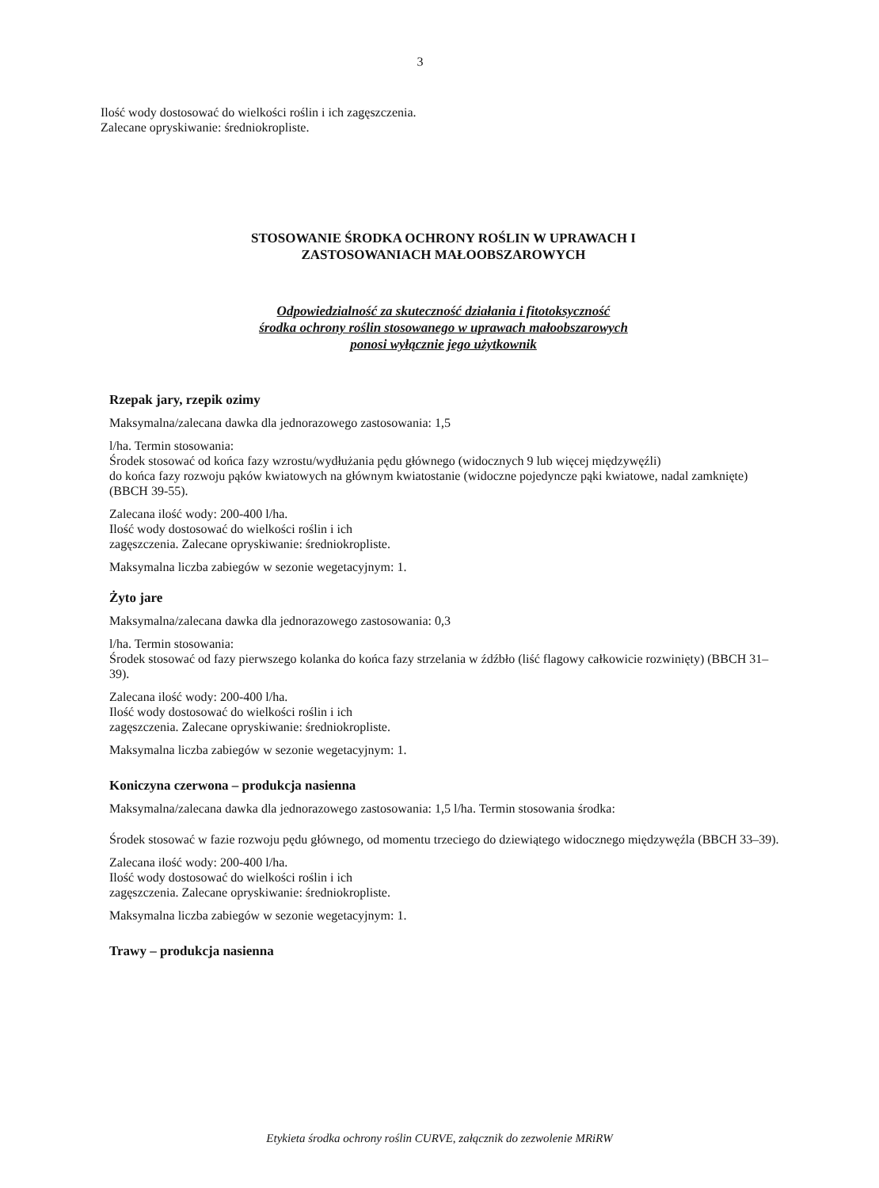3
Ilość wody dostosować do wielkości roślin i ich zagęszczenia.
Zalecane opryskiwanie: średniokropliste.
STOSOWANIE ŚRODKA OCHRONY ROŚLIN W UPRAWACH I ZASTOSOWANIACH MAŁOOBSZAROWYCH
Odpowiedzialność za skuteczność działania i fitotoksyczność
środka ochrony roślin stosowanego w uprawach małoobszarowych
ponosi wyłącznie jego użytkownik
Rzepak jary, rzepik ozimy
Maksymalna/zalecana dawka dla jednorazowego zastosowania: 1,5
l/ha. Termin stosowania:
Środek stosować od końca fazy wzrostu/wydłużania pędu głównego (widocznych 9 lub więcej międzywęźli)
do końca fazy rozwoju pąków kwiatowych na głównym kwiatostanie (widoczne pojedyncze pąki kwiatowe, nadal zamknięte) (BBCH 39-55).
Zalecana ilość wody: 200-400 l/ha.
Ilość wody dostosować do wielkości roślin i ich
zagęszczenia. Zalecane opryskiwanie: średniokropliste.
Maksymalna liczba zabiegów w sezonie wegetacyjnym: 1.
Żyto jare
Maksymalna/zalecana dawka dla jednorazowego zastosowania: 0,3
l/ha. Termin stosowania:
Środek stosować od fazy pierwszego kolanka do końca fazy strzelania w źdźbło (liść flagowy całkowicie rozwinięty) (BBCH 31–39).
Zalecana ilość wody: 200-400 l/ha.
Ilość wody dostosować do wielkości roślin i ich
zagęszczenia. Zalecane opryskiwanie: średniokropliste.
Maksymalna liczba zabiegów w sezonie wegetacyjnym: 1.
Koniczyna czerwona – produkcja nasienna
Maksymalna/zalecana dawka dla jednorazowego zastosowania: 1,5 l/ha. Termin stosowania środka:
Środek stosować w fazie rozwoju pędu głównego, od momentu trzeciego do dziewiątego widocznego międzywęźla (BBCH 33–39).
Zalecana ilość wody: 200-400 l/ha.
Ilość wody dostosować do wielkości roślin i ich
zagęszczenia. Zalecane opryskiwanie: średniokropliste.
Maksymalna liczba zabiegów w sezonie wegetacyjnym: 1.
Trawy – produkcja nasienna
Etykieta środka ochrony roślin CURVE, załącznik do zezwolenie MRiRW